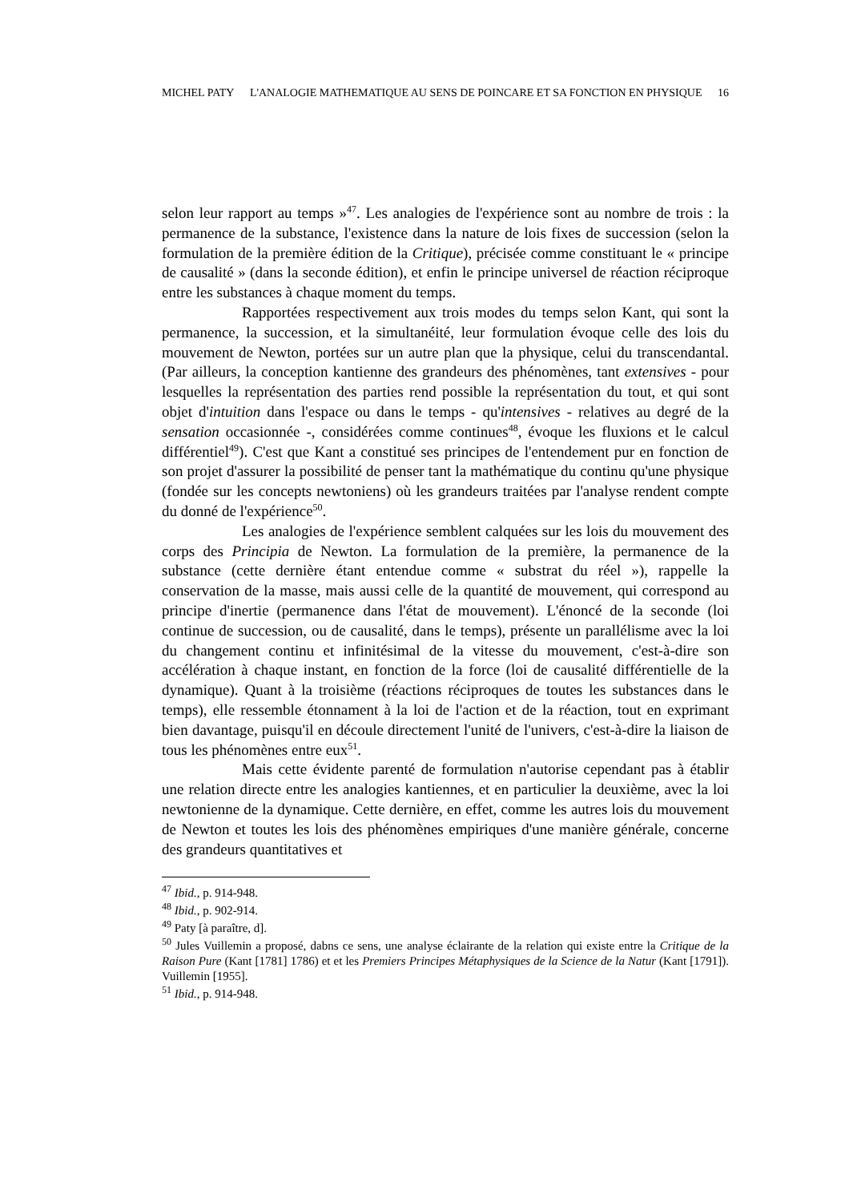MICHEL PATY L'ANALOGIE MATHEMATIQUE AU SENS DE POINCARE ET SA FONCTION EN PHYSIQUE 16
selon leur rapport au temps »<sup>47</sup>. Les analogies de l'expérience sont au nombre de trois : la permanence de la substance, l'existence dans la nature de lois fixes de succession (selon la formulation de la première édition de la Critique), précisée comme constituant le « principe de causalité » (dans la seconde édition), et enfin le principe universel de réaction réciproque entre les substances à chaque moment du temps.
Rapportées respectivement aux trois modes du temps selon Kant, qui sont la permanence, la succession, et la simultanéité, leur formulation évoque celle des lois du mouvement de Newton, portées sur un autre plan que la physique, celui du transcendantal. (Par ailleurs, la conception kantienne des grandeurs des phénomènes, tant extensives - pour lesquelles la représentation des parties rend possible la représentation du tout, et qui sont objet d'intuition dans l'espace ou dans le temps - qu'intensives - relatives au degré de la sensation occasionnée -, considérées comme continues<sup>48</sup>, évoque les fluxions et le calcul différentiel<sup>49</sup>). C'est que Kant a constitué ses principes de l'entendement pur en fonction de son projet d'assurer la possibilité de penser tant la mathématique du continu qu'une physique (fondée sur les concepts newtoniens) où les grandeurs traitées par l'analyse rendent compte du donné de l'expérience<sup>50</sup>.
Les analogies de l'expérience semblent calquées sur les lois du mouvement des corps des Principia de Newton. La formulation de la première, la permanence de la substance (cette dernière étant entendue comme « substrat du réel »), rappelle la conservation de la masse, mais aussi celle de la quantité de mouvement, qui correspond au principe d'inertie (permanence dans l'état de mouvement). L'énoncé de la seconde (loi continue de succession, ou de causalité, dans le temps), présente un parallélisme avec la loi du changement continu et infinitésimal de la vitesse du mouvement, c'est-à-dire son accélération à chaque instant, en fonction de la force (loi de causalité différentielle de la dynamique). Quant à la troisième (réactions réciproques de toutes les substances dans le temps), elle ressemble étonnament à la loi de l'action et de la réaction, tout en exprimant bien davantage, puisqu'il en découle directement l'unité de l'univers, c'est-à-dire la liaison de tous les phénomènes entre eux<sup>51</sup>.
Mais cette évidente parenté de formulation n'autorise cependant pas à établir une relation directe entre les analogies kantiennes, et en particulier la deuxième, avec la loi newtonienne de la dynamique. Cette dernière, en effet, comme les autres lois du mouvement de Newton et toutes les lois des phénomènes empiriques d'une manière générale, concerne des grandeurs quantitatives et
<sup>47</sup> Ibid., p. 914-948.
<sup>48</sup> Ibid., p. 902-914.
<sup>49</sup> Paty [à paraître, d].
<sup>50</sup> Jules Vuillemin a proposé, dabns ce sens, une analyse éclairante de la relation qui existe entre la Critique de la Raison Pure (Kant [1781] 1786) et et les Premiers Principes Métaphysiques de la Science de la Natur (Kant [1791]). Vuillemin [1955].
<sup>51</sup> Ibid., p. 914-948.